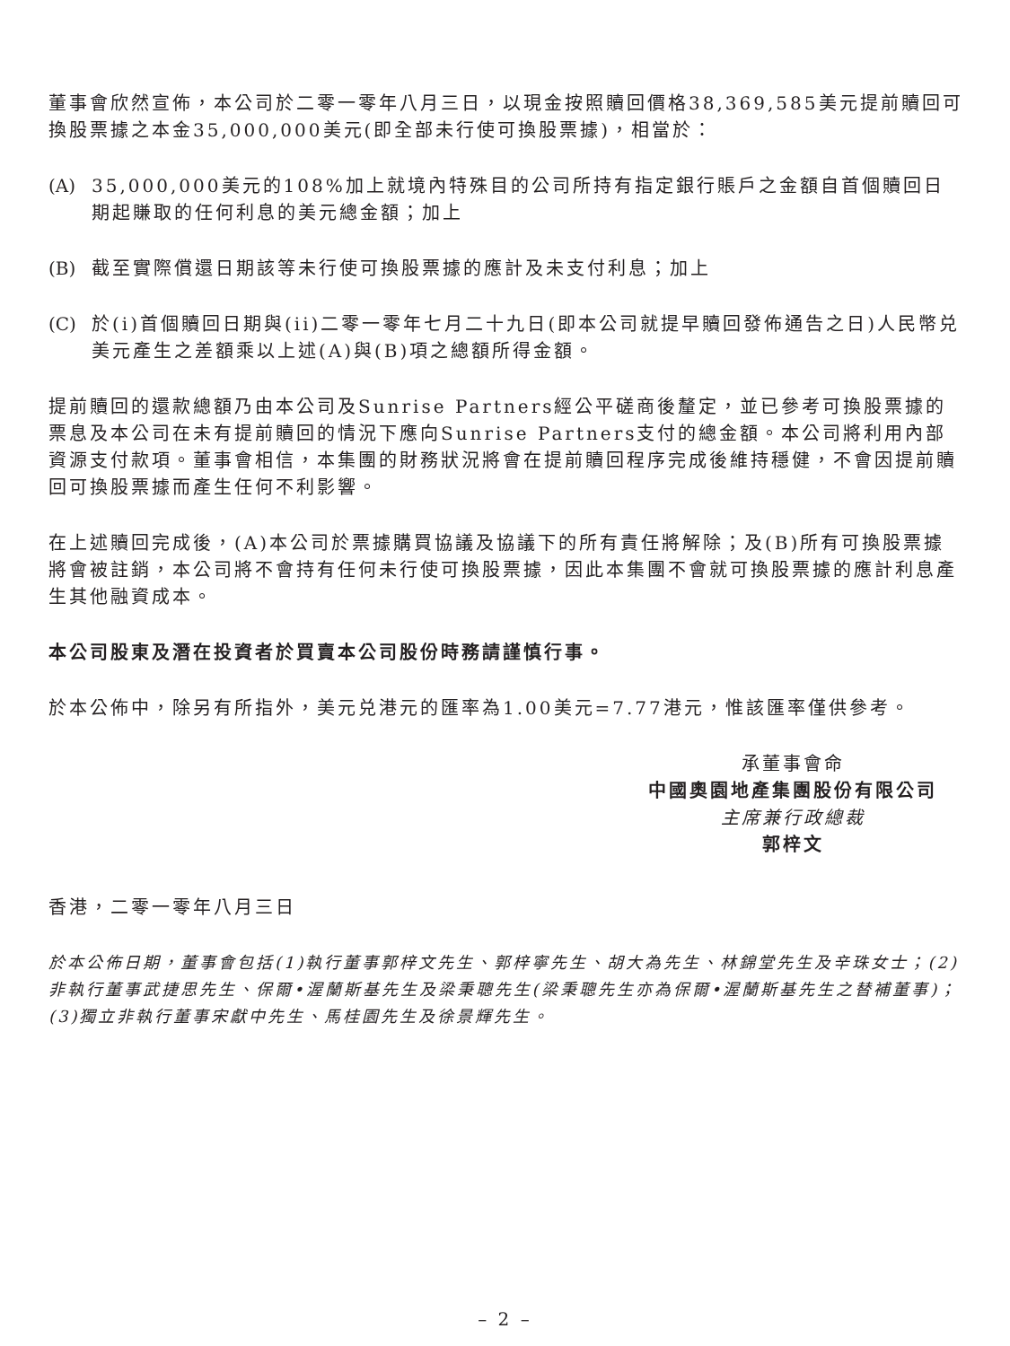董事會欣然宣佈，本公司於二零一零年八月三日，以現金按照贖回價格38,369,585美元提前贖回可換股票據之本金35,000,000美元(即全部未行使可換股票據)，相當於：
(A) 35,000,000美元的108%加上就境內特殊目的公司所持有指定銀行賬戶之金額自首個贖回日期起賺取的任何利息的美元總金額；加上
(B) 截至實際償還日期該等未行使可換股票據的應計及未支付利息；加上
(C) 於(i)首個贖回日期與(ii)二零一零年七月二十九日(即本公司就提早贖回發佈通告之日)人民幣兑美元產生之差額乘以上述(A)與(B)項之總額所得金額。
提前贖回的還款總額乃由本公司及Sunrise Partners經公平磋商後釐定，並已參考可換股票據的票息及本公司在未有提前贖回的情況下應向Sunrise Partners支付的總金額。本公司將利用內部資源支付款項。董事會相信，本集團的財務狀況將會在提前贖回程序完成後維持穩健，不會因提前贖回可換股票據而產生任何不利影響。
在上述贖回完成後，(A)本公司於票據購買協議及協議下的所有責任將解除；及(B)所有可換股票據將會被註銷，本公司將不會持有任何未行使可換股票據，因此本集團不會就可換股票據的應計利息產生其他融資成本。
本公司股東及潛在投資者於買賣本公司股份時務請謹慎行事。
於本公佈中，除另有所指外，美元兑港元的匯率為1.00美元=7.77港元，惟該匯率僅供參考。
承董事會命
中國奧園地產集團股份有限公司
主席兼行政總裁
郭梓文
香港，二零一零年八月三日
於本公佈日期，董事會包括(1)執行董事郭梓文先生、郭梓寧先生、胡大為先生、林錦堂先生及辛珠女士；(2)非執行董事武捷思先生、保爾•渥蘭斯基先生及梁秉聰先生(梁秉聰先生亦為保爾•渥蘭斯基先生之替補董事)；(3)獨立非執行董事宋獻中先生、馬桂園先生及徐景輝先生。
– 2 –